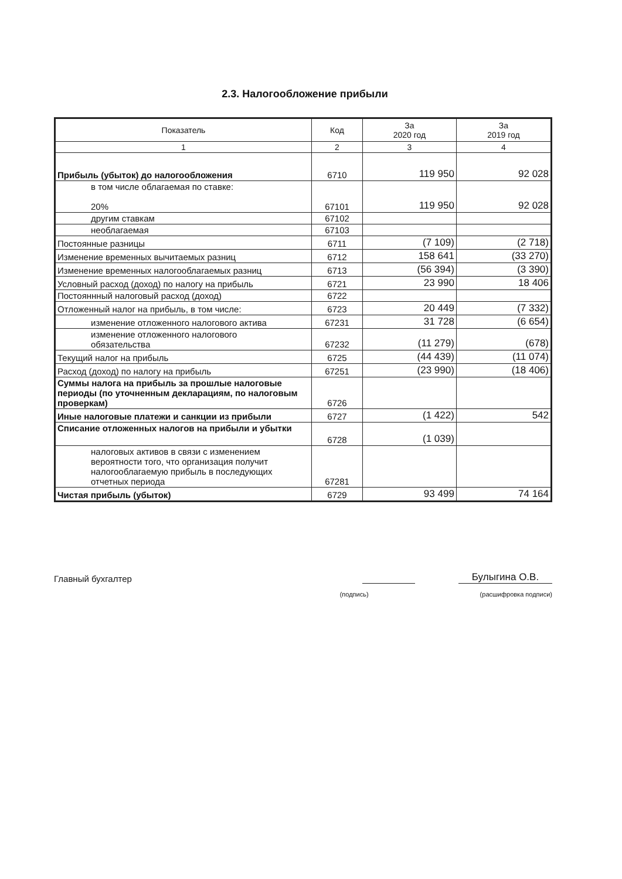2.3. Налогообложение прибыли
| Показатель | Код | За 2020 год | За 2019 год |
| --- | --- | --- | --- |
| 1 | 2 | 3 | 4 |
| Прибыль (убыток) до налогообложения | 6710 | 119 950 | 92 028 |
| в том числе облагаемая по ставке: 20% | 67101 | 119 950 | 92 028 |
| другим ставкам | 67102 | | |
| необлагаемая | 67103 | | |
| Постоянные разницы | 6711 | (7 109) | (2 718) |
| Изменение временных вычитаемых разниц | 6712 | 158 641 | (33 270) |
| Изменение временных налогооблагаемых разниц | 6713 | (56 394) | (3 390) |
| Условный расход (доход) по налогу на прибыль | 6721 | 23 990 | 18 406 |
| Постояннный налоговый расход (доход) | 6722 | | |
| Отложенный налог на прибыль, в том числе: | 6723 | 20 449 | (7 332) |
| изменение отложенного налогового актива | 67231 | 31 728 | (6 654) |
| изменение отложенного налогового обязательства | 67232 | (11 279) | (678) |
| Текущий налог на прибыль | 6725 | (44 439) | (11 074) |
| Расход (доход) по налогу на прибыль | 67251 | (23 990) | (18 406) |
| Суммы налога на прибыль за прошлые налоговые периоды (по уточненным декларациям, по налоговым проверкам) | 6726 | | |
| Иные налоговые платежи и санкции из прибыли | 6727 | (1 422) | 542 |
| Списание отложенных налогов на прибыли и убытки | 6728 | (1 039) | |
| налоговых активов в связи с изменением вероятности того, что организация получит налогооблагаемую прибыль в последующих отчетных периода | 67281 | | |
| Чистая прибыль (убыток) | 6729 | 93 499 | 74 164 |
Главный бухгалтер Булыгина О.В.
(подпись) (расшифровка подписи)